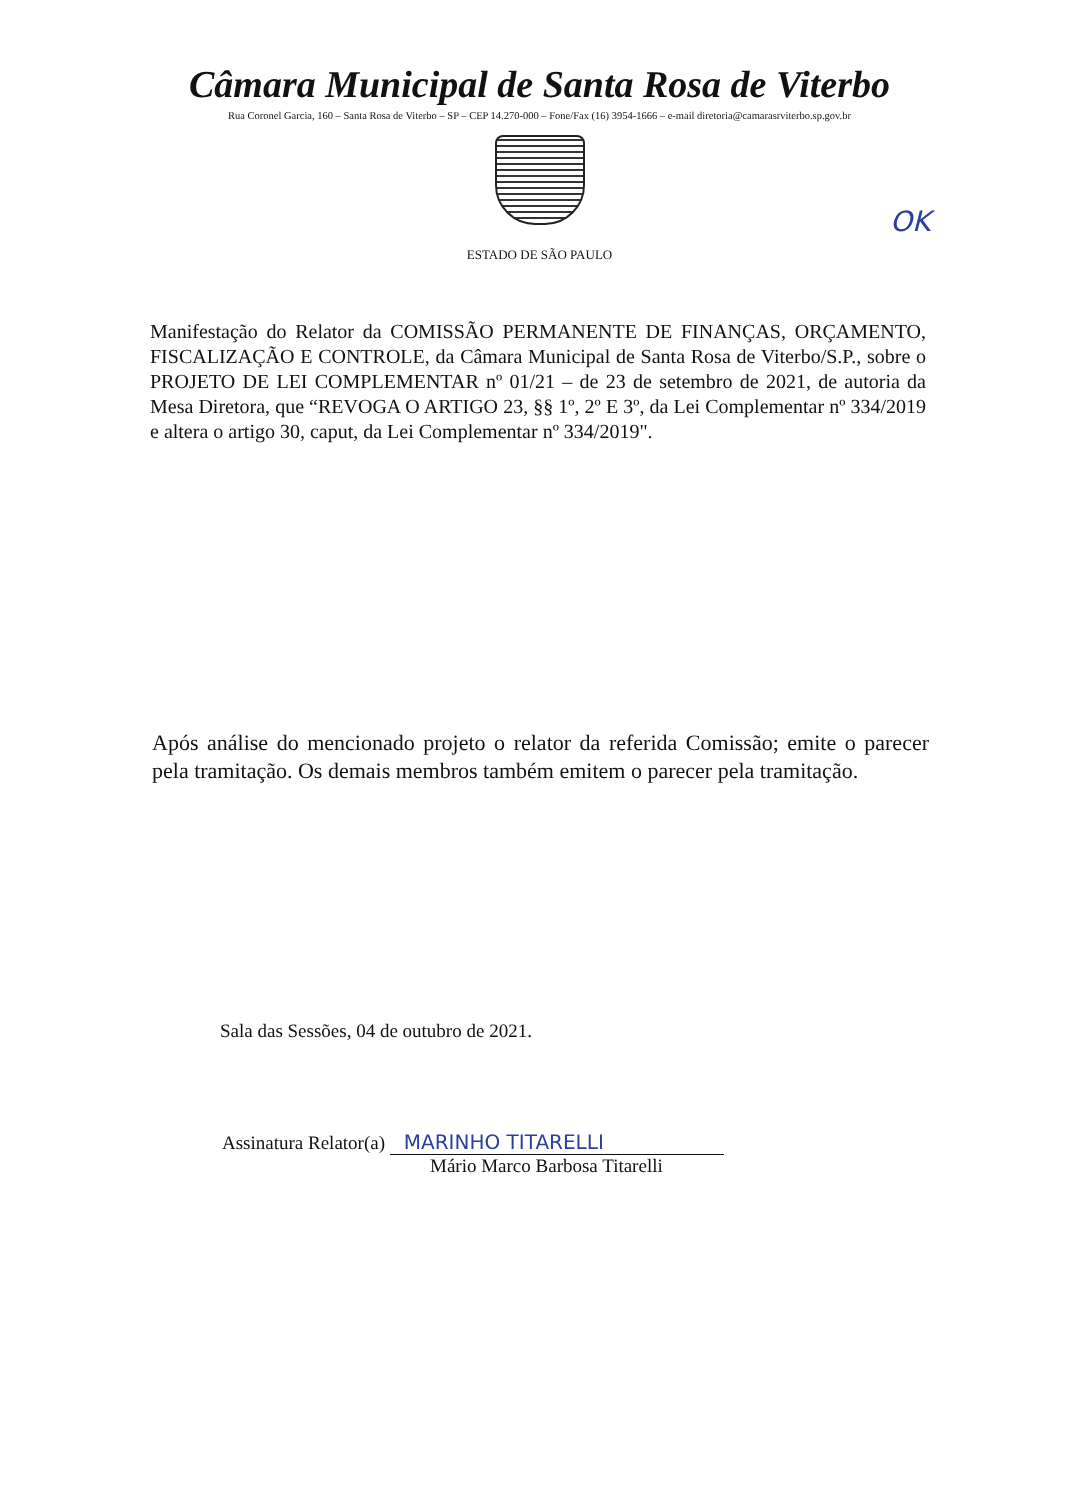Câmara Municipal de Santa Rosa de Viterbo
Rua Coronel Garcia, 160 – Santa Rosa de Viterbo – SP – CEP 14.270-000 – Fone/Fax (16) 3954-1666 – e-mail diretoria@camarasrviterbo.sp.gov.br
OK
ESTADO DE SÃO PAULO
Manifestação do Relator da COMISSÃO PERMANENTE DE FINANÇAS, ORÇAMENTO, FISCALIZAÇÃO E CONTROLE, da Câmara Municipal de Santa Rosa de Viterbo/S.P., sobre o PROJETO DE LEI COMPLEMENTAR nº 01/21 – de 23 de setembro de 2021, de autoria da Mesa Diretora, que “REVOGA O ARTIGO 23, §§ 1º, 2º E 3º, da Lei Complementar nº 334/2019 e altera o artigo 30, caput, da Lei Complementar nº 334/2019".
Após análise do mencionado projeto o relator da referida Comissão; emite o parecer pela tramitação. Os demais membros também emitem o parecer pela tramitação.
Sala das Sessões, 04 de outubro de 2021.
Assinatura Relator(a) MARINHO TITARELLI
Mário Marco Barbosa Titarelli